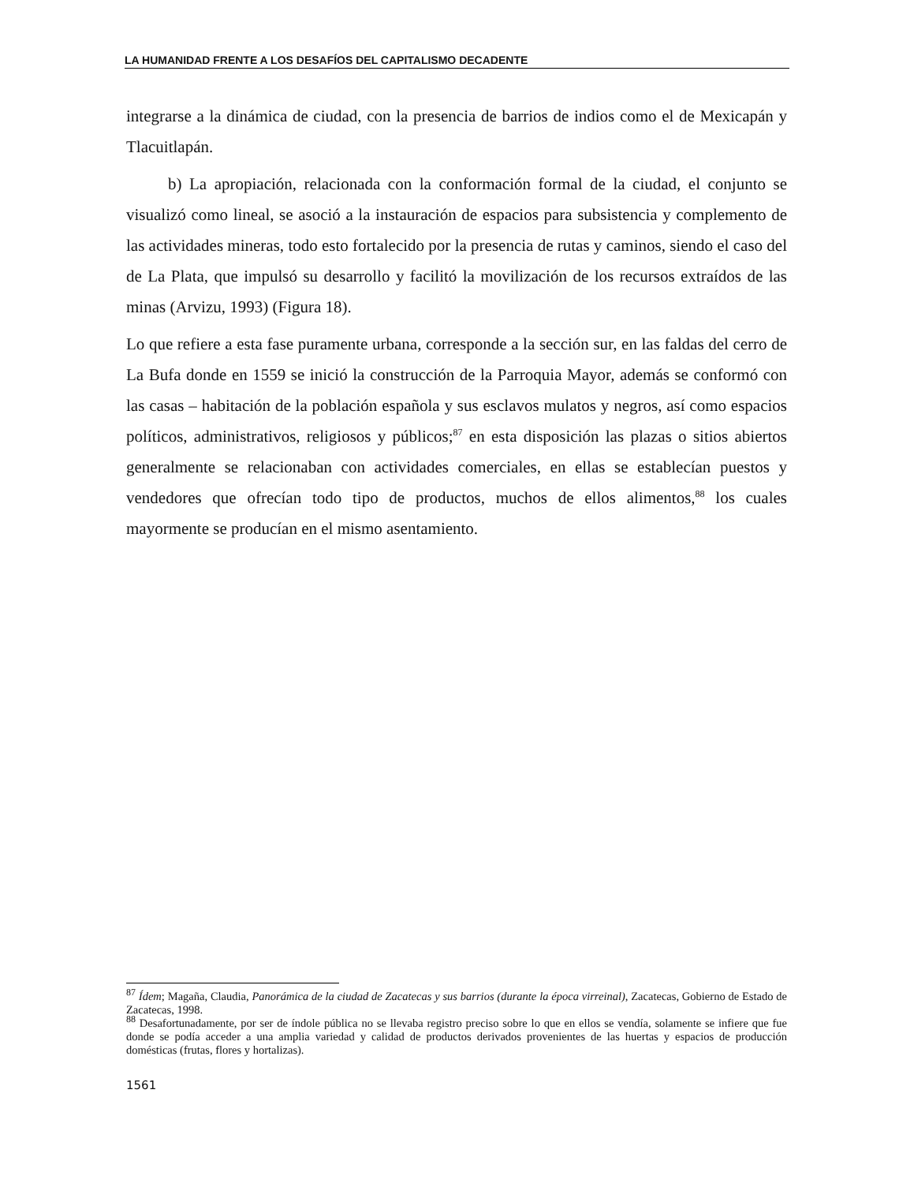LA HUMANIDAD FRENTE A LOS DESAFÍOS DEL CAPITALISMO DECADENTE
integrarse a la dinámica de ciudad, con la presencia de barrios de indios como el de Mexicapán y Tlacuitlapán.
b) La apropiación, relacionada con la conformación formal de la ciudad, el conjunto se visualizó como lineal, se asoció a la instauración de espacios para subsistencia y complemento de las actividades mineras, todo esto fortalecido por la presencia de rutas y caminos, siendo el caso del de La Plata, que impulsó su desarrollo y facilitó la movilización de los recursos extraídos de las minas (Arvizu, 1993) (Figura 18).
Lo que refiere a esta fase puramente urbana, corresponde a la sección sur, en las faldas del cerro de La Bufa donde en 1559 se inició la construcción de la Parroquia Mayor, además se conformó con las casas – habitación de la población española y sus esclavos mulatos y negros, así como espacios políticos, administrativos, religiosos y públicos;<sup>87</sup> en esta disposición las plazas o sitios abiertos generalmente se relacionaban con actividades comerciales, en ellas se establecían puestos y vendedores que ofrecían todo tipo de productos, muchos de ellos alimentos,<sup>88</sup> los cuales mayormente se producían en el mismo asentamiento.
<sup>87</sup> Ídem; Magaña, Claudia, Panorámica de la ciudad de Zacatecas y sus barrios (durante la época virreinal), Zacatecas, Gobierno de Estado de Zacatecas, 1998.
<sup>88</sup> Desafortunadamente, por ser de índole pública no se llevaba registro preciso sobre lo que en ellos se vendía, solamente se infiere que fue donde se podía acceder a una amplia variedad y calidad de productos derivados provenientes de las huertas y espacios de producción domésticas (frutas, flores y hortalizas).
1561